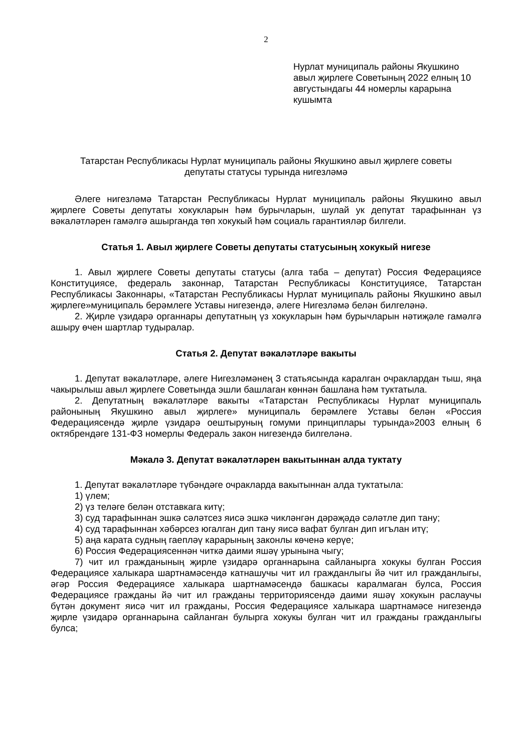2
Нурлат муниципаль районы Якушкино авыл җирлеге Советының 2022 елның 10 августындагы 44 номерлы карарына кушымта
Татарстан Республикасы Нурлат муниципаль районы Якушкино авыл җирлеге советы
депутаты статусы турында нигезләмә
Әлеге нигезләмә Татарстан Республикасы Нурлат муниципаль районы Якушкино авыл җирлеге Советы депутаты хокукларын һәм бурычларын, шулай ук депутат тарафыннан үз вәкаләтләрен гамәлгә ашырганда төп хокукый һәм социаль гарантияләр билгели.
Статья 1. Авыл җирлеге Советы депутаты статусының хокукый нигезе
1. Авыл җирлеге Советы депутаты статусы (алга таба – депутат) Россия Федерациясе Конституциясе, федераль законнар, Татарстан Республикасы Конституциясе, Татарстан Республикасы Законнары, «Татарстан Республикасы Нурлат муниципаль районы Якушкино авыл җирлеге»муниципаль берәмлеге Уставы нигезендә, әлеге Нигезләмә белән билгеләнә.
2. Җирле үзидарә органнары депутатның үз хокукларын һәм бурычларын нәтиҗәле гамәлгә ашыру өчен шартлар тудыралар.
Статья 2. Депутат вәкаләтләре вакыты
1. Депутат вәкаләтләре, әлеге Нигезләмәнең 3 статьясында каралган очраклардан тыш, яңа чакырылыш авыл җирлеге Советында эшли башлаган көннән башлана һәм туктатыла.
2. Депутатның вәкаләтләре вакыты «Татарстан Республикасы Нурлат муниципаль районының Якушкино авыл җирлеге» муниципаль берәмлеге Уставы белән «Россия Федерациясендә җирле үзидарә оештыруның гомуми принциплары турында»2003 елның 6 октябрендәге 131-ФЗ номерлы Федераль закон нигезендә билгеләнә.
Мәкалә 3. Депутат вәкаләтләрен вакытыннан алда туктату
1. Депутат вәкаләтләре түбәндәге очракларда вакытыннан алда туктатыла:
1) үлем;
2) үз теләге белән отставкага китү;
3) суд тарафыннан эшкә сәләтсез яисә эшкә чикләнгән дәрәҗәдә сәләтле дип тану;
4) суд тарафыннан хәбәрсез югалган дип тану яисә вафат булган дип игълан итү;
5) аңа карата судның гаепләү карарының законлы көченә керүе;
6) Россия Федерациясеннән читкә даими яшәү урынына чыгу;
7) чит ил гражданының җирле үзидарә органнарына сайланырга хокукы булган Россия Федерациясе халыкара шартнамәсендә катнашучы чит ил гражданлыгы йә чит ил гражданлыгы, әгәр Россия Федерациясе халыкара шартнамәсендә башкасы каралмаган булса, Россия Федерациясе гражданы йә чит ил гражданы территориясендә даими яшәү хокукын раслаучы бүтән документ яисә чит ил гражданы, Россия Федерациясе халыкара шартнамәсе нигезендә җирле үзидарә органнарына сайланган булырга хокукы булган чит ил гражданы гражданлыгы булса;